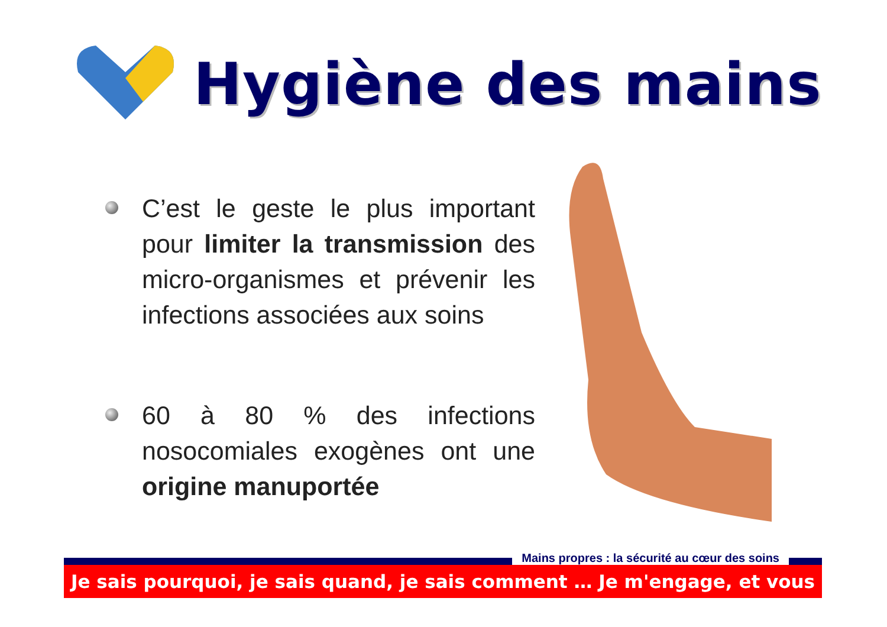Hygiène des mains
C’est le geste le plus important pour limiter la transmission des micro-organismes et prévenir les infections associées aux soins
60 à 80 % des infections nosocomiales exogènes ont une origine manuportée
Mains propres : la sécurité au cœur des soins
Je sais pourquoi, je sais quand, je sais comment … Je m'engage, et vous ?